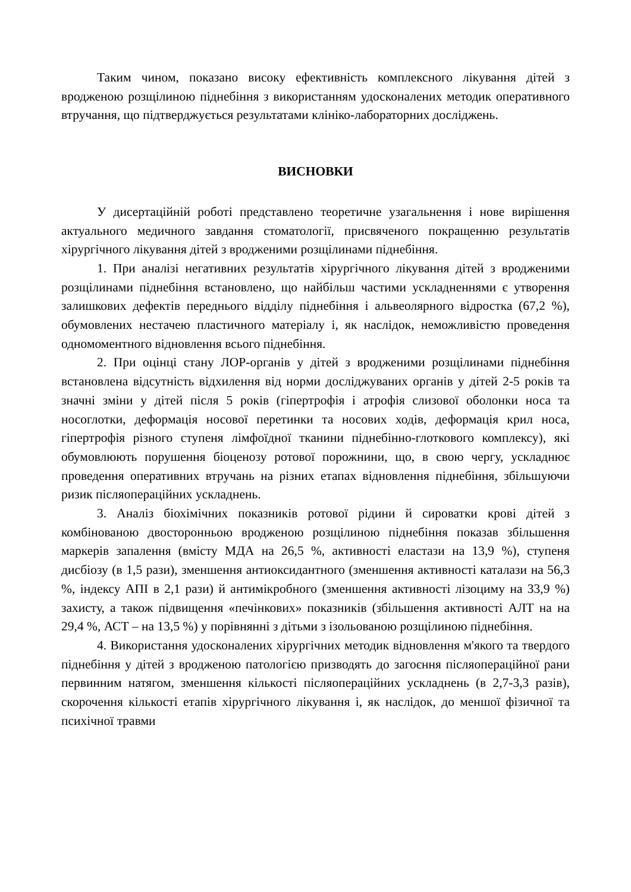Таким чином, показано високу ефективність комплексного лікування дітей з вродженою розщілиною піднебіння з використанням удосконалених методик оперативного втручання, що підтверджується результатами клініко-лабораторних досліджень.
ВИСНОВКИ
У дисертаційній роботі представлено теоретичне узагальнення і нове вирішення актуального медичного завдання стоматології, присвяченого покращенню результатів хірургічного лікування дітей з вродженими розщілинами піднебіння.
1. При аналізі негативних результатів хірургічного лікування дітей з вродженими розщілинами піднебіння встановлено, що найбільш частими ускладненнями є утворення залишкових дефектів переднього відділу піднебіння і альвеолярного відростка (67,2 %), обумовлених нестачею пластичного матеріалу і, як наслідок, неможливістю проведення одномоментного відновлення всього піднебіння.
2. При оцінці стану ЛОР-органів у дітей з вродженими розщілинами піднебіння встановлена відсутність відхилення від норми досліджуваних органів у дітей 2-5 років та значні зміни у дітей після 5 років (гіпертрофія і атрофія слизової оболонки носа та носоглотки, деформація носової перетинки та носових ходів, деформація крил носа, гіпертрофія різного ступеня лімфоїдної тканини піднебінно-глоткового комплексу), які обумовлюють порушення біоценозу ротової порожнини, що, в свою чергу, ускладнює проведення оперативних втручань на різних етапах відновлення піднебіння, збільшуючи ризик післяопераційних ускладнень.
3. Аналіз біохімічних показників ротової рідини й сироватки крові дітей з комбінованою двосторонньою вродженою розщілиною піднебіння показав збільшення маркерів запалення (вмісту МДА на 26,5 %, активності еластази на 13,9 %), ступеня дисбіозу (в 1,5 рази), зменшення антиоксидантного (зменшення активності каталази на 56,3 %, індексу АПІ в 2,1 рази) й антимікробного (зменшення активності лізоциму на 33,9 %) захисту, а також підвищення «печінкових» показників (збільшення активності АЛТ на на 29,4 %, АСТ – на 13,5 %) у порівнянні з дітьми з ізольованою розщілиною піднебіння.
4. Використання удосконалених хірургічних методик відновлення м'якого та твердого піднебіння у дітей з вродженою патологією призводять до загоєння післяопераційної рани первинним натягом, зменшення кількості післяопераційних ускладнень (в 2,7-3,3 разів), скорочення кількості етапів хірургічного лікування і, як наслідок, до меншої фізичної та психічної травми